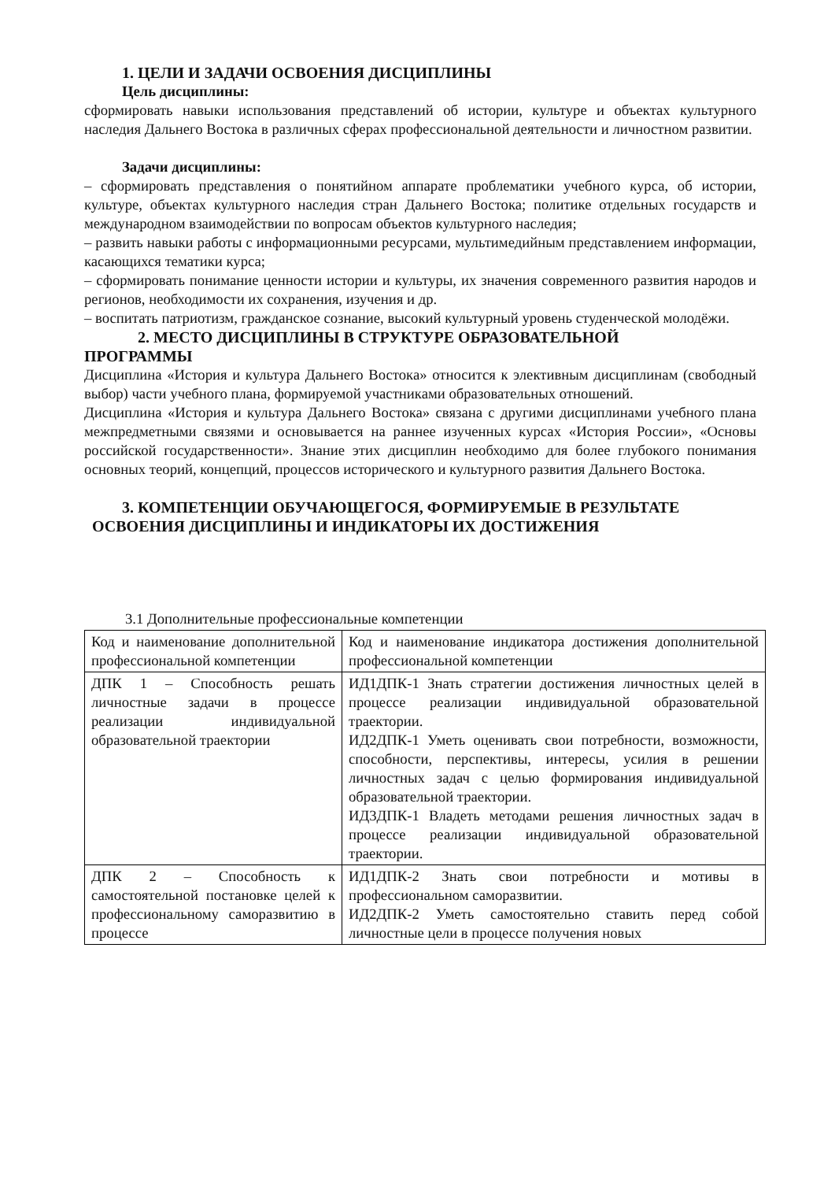1. ЦЕЛИ И ЗАДАЧИ ОСВОЕНИЯ ДИСЦИПЛИНЫ
Цель дисциплины:
сформировать навыки использования представлений об истории, культуре и объектах культурного наследия Дальнего Востока в различных сферах профессиональной деятельности и личностном развитии.
Задачи дисциплины:
– сформировать представления о понятийном аппарате проблематики учебного курса, об истории, культуре, объектах культурного наследия стран Дальнего Востока; политике отдельных государств и международном взаимодействии по вопросам объектов культурного наследия;
– развить навыки работы с информационными ресурсами, мультимедийным представлением информации, касающихся тематики курса;
– сформировать понимание ценности истории и культуры, их значения современного развития народов и регионов, необходимости их сохранения, изучения и др.
– воспитать патриотизм, гражданское сознание, высокий культурный уровень студенческой молодёжи.
2. МЕСТО ДИСЦИПЛИНЫ В СТРУКТУРЕ ОБРАЗОВАТЕЛЬНОЙ
ПРОГРАММЫ
Дисциплина «История и культура Дальнего Востока» относится к элективным дисциплинам (свободный выбор) части учебного плана, формируемой участниками образовательных отношений.
Дисциплина «История и культура Дальнего Востока» связана с другими дисциплинами учебного плана межпредметными связями и основывается на раннее изученных курсах «История России», «Основы российской государственности». Знание этих дисциплин необходимо для более глубокого понимания основных теорий, концепций, процессов исторического и культурного развития Дальнего Востока.
3. КОМПЕТЕНЦИИ ОБУЧАЮЩЕГОСЯ, ФОРМИРУЕМЫЕ В РЕЗУЛЬТАТЕ
ОСВОЕНИЯ ДИСЦИПЛИНЫ И ИНДИКАТОРЫ ИХ ДОСТИЖЕНИЯ
3.1 Дополнительные профессиональные компетенции
| Код и наименование дополнительной профессиональной компетенции | Код и наименование индикатора достижения дополнительной профессиональной компетенции |
| ДПК 1 – Способность решать личностные задачи в процессе реализации индивидуальной образовательной траектории | ИД1ДПК-1 Знать стратегии достижения личностных целей в процессе реализации индивидуальной образовательной траектории. ИД2ДПК-1 Уметь оценивать свои потребности, возможности, способности, перспективы, интересы, усилия в решении личностных задач с целью формирования индивидуальной образовательной траектории. ИД3ДПК-1 Владеть методами решения личностных задач в процессе реализации индивидуальной образовательной траектории. |
| ДПК 2 – Способность к самостоятельной постановке целей к профессиональному саморазвитию в процессе | ИД1ДПК-2 Знать свои потребности и мотивы в профессиональном саморазвитии. ИД2ДПК-2 Уметь самостоятельно ставить перед собой личностные цели в процессе получения новых |